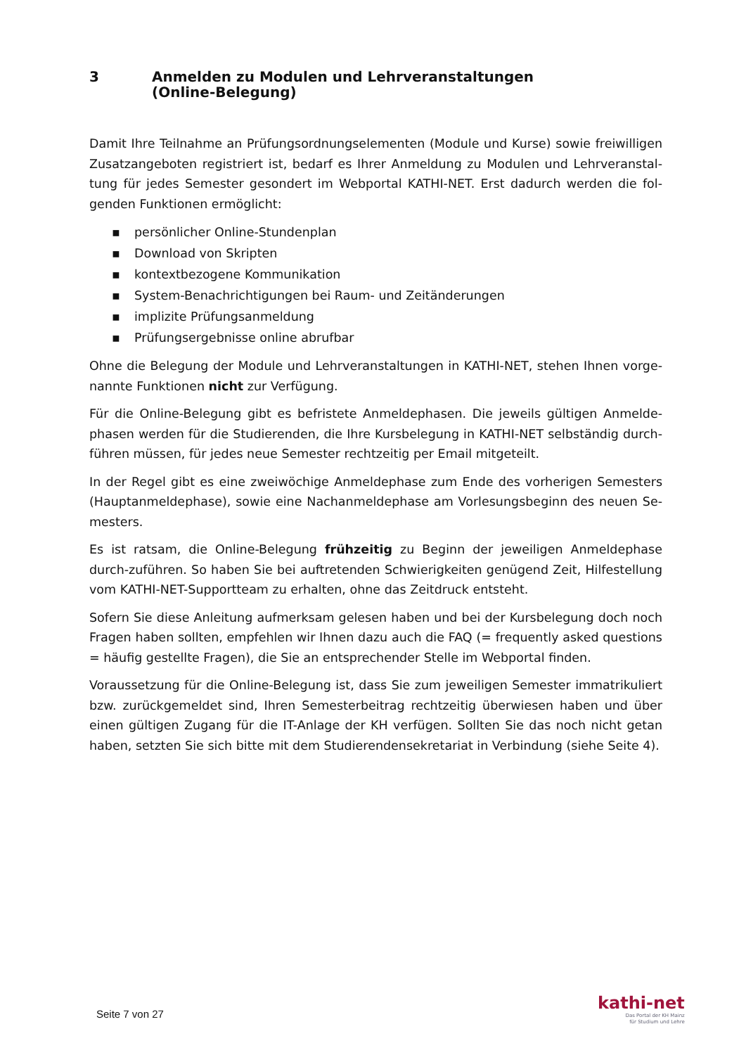3 Anmelden zu Modulen und Lehrveranstaltungen
(Online-Belegung)
Damit Ihre Teilnahme an Prüfungsordnungselementen (Module und Kurse) sowie freiwilligen Zusatzangeboten registriert ist, bedarf es Ihrer Anmeldung zu Modulen und Lehrveranstal-tung für jedes Semester gesondert im Webportal KATHI-NET. Erst dadurch werden die fol-genden Funktionen ermöglicht:
▪ persönlicher Online-Stundenplan
▪ Download von Skripten
▪ kontextbezogene Kommunikation
▪ System-Benachrichtigungen bei Raum- und Zeitänderungen
▪ implizite Prüfungsanmeldung
▪ Prüfungsergebnisse online abrufbar
Ohne die Belegung der Module und Lehrveranstaltungen in KATHI-NET, stehen Ihnen vorge-nannte Funktionen nicht zur Verfügung.
Für die Online-Belegung gibt es befristete Anmeldephasen. Die jeweils gültigen Anmelde-phasen werden für die Studierenden, die Ihre Kursbelegung in KATHI-NET selbständig durch-führen müssen, für jedes neue Semester rechtzeitig per Email mitgeteilt.
In der Regel gibt es eine zweiwöchige Anmeldephase zum Ende des vorherigen Semesters (Hauptanmeldephase), sowie eine Nachanmeldephase am Vorlesungsbeginn des neuen Se-mesters.
Es ist ratsam, die Online-Belegung frühzeitig zu Beginn der jeweiligen Anmeldephase durch-zuführen. So haben Sie bei auftretenden Schwierigkeiten genügend Zeit, Hilfestellung vom KATHI-NET-Supportteam zu erhalten, ohne das Zeitdruck entsteht.
Sofern Sie diese Anleitung aufmerksam gelesen haben und bei der Kursbelegung doch noch Fragen haben sollten, empfehlen wir Ihnen dazu auch die FAQ (= frequently asked questions = häufig gestellte Fragen), die Sie an entsprechender Stelle im Webportal finden.
Voraussetzung für die Online-Belegung ist, dass Sie zum jeweiligen Semester immatrikuliert bzw. zurückgemeldet sind, Ihren Semesterbeitrag rechtzeitig überwiesen haben und über einen gültigen Zugang für die IT-Anlage der KH verfügen. Sollten Sie das noch nicht getan haben, setzten Sie sich bitte mit dem Studierendensekretariat in Verbindung (siehe Seite 4).
Seite 7 von 27
kathi-net
Das Portal der KH Mainz
für Studium und Lehre